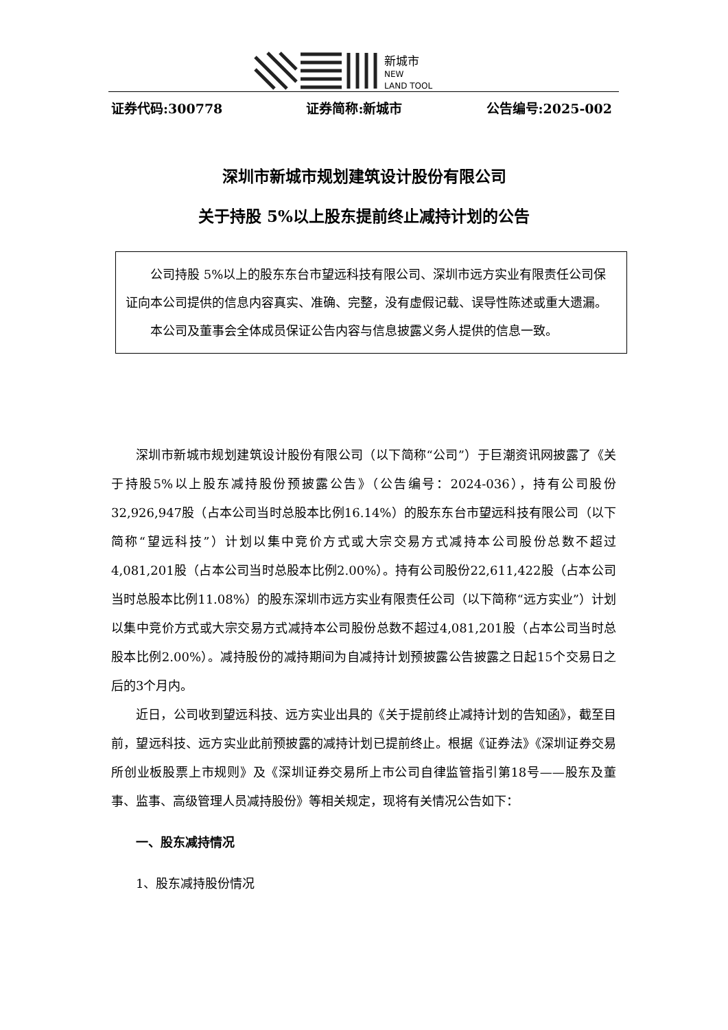新城市
NEW
LAND TOOL
证券代码:300778 证券简称:新城市 公告编号:2025-002
深圳市新城市规划建筑设计股份有限公司
关于持股 5%以上股东提前终止减持计划的公告
公司持股 5%以上的股东东台市望远科技有限公司、深圳市远方实业有限责任公司保证向本公司提供的信息内容真实、准确、完整，没有虚假记载、误导性陈述或重大遗漏。
本公司及董事会全体成员保证公告内容与信息披露义务人提供的信息一致。
深圳市新城市规划建筑设计股份有限公司（以下简称“公司”）于巨潮资讯网披露了《关于持股5%以上股东减持股份预披露公告》（公告编号：2024-036），持有公司股份32,926,947股（占本公司当时总股本比例16.14%）的股东东台市望远科技有限公司（以下简称“望远科技”）计划以集中竞价方式或大宗交易方式减持本公司股份总数不超过4,081,201股（占本公司当时总股本比例2.00%）。持有公司股份22,611,422股（占本公司当时总股本比例11.08%）的股东深圳市远方实业有限责任公司（以下简称“远方实业”）计划以集中竞价方式或大宗交易方式减持本公司股份总数不超过4,081,201股（占本公司当时总股本比例2.00%）。减持股份的减持期间为自减持计划预披露公告披露之日起15个交易日之后的3个月内。
近日，公司收到望远科技、远方实业出具的《关于提前终止减持计划的告知函》，截至目前，望远科技、远方实业此前预披露的减持计划已提前终止。根据《证券法》《深圳证券交易所创业板股票上市规则》及《深圳证券交易所上市公司自律监管指引第18号——股东及董事、监事、高级管理人员减持股份》等相关规定，现将有关情况公告如下：
一、股东减持情况
1、股东减持股份情况